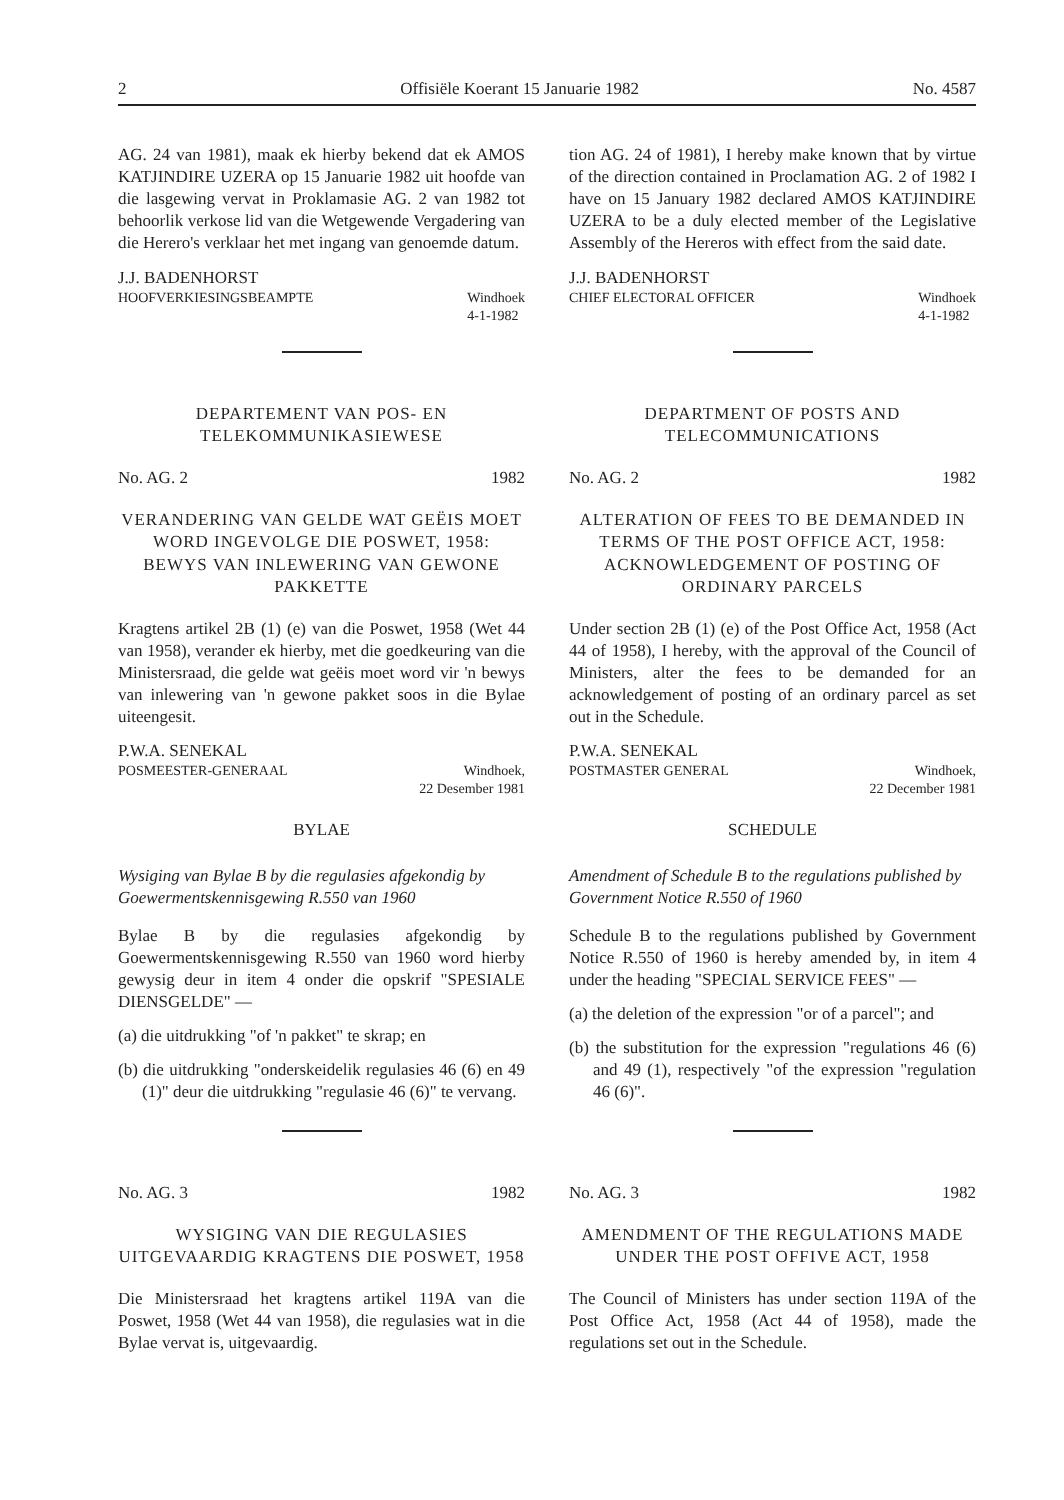2 Offisiële Koerant 15 Januarie 1982 No. 4587
AG. 24 van 1981), maak ek hierby bekend dat ek AMOS KATJINDIRE UZERA op 15 Januarie 1982 uit hoofde van die lasgewing vervat in Proklamasie AG. 2 van 1982 tot behoorlik verkose lid van die Wetgewende Vergadering van die Herero's verklaar het met ingang van genoemde datum.
J.J. BADENHORST
HOOFVERKIESINGSBEAMPTE Windhoek
4-1-1982
DEPARTEMENT VAN POS- EN TELEKOMMUNIKASIEWESE
No. AG. 2 1982
VERANDERING VAN GELDE WAT GEËIS MOET WORD INGEVOLGE DIE POSWET, 1958:
BEWYS VAN INLEWERING VAN GEWONE PAKKETTE
Kragtens artikel 2B (1) (e) van die Poswet, 1958 (Wet 44 van 1958), verander ek hierby, met die goedkeuring van die Ministersraad, die gelde wat geëis moet word vir 'n bewys van inlewering van 'n gewone pakket soos in die Bylae uiteengesit.
P.W.A. SENEKAL
POSMEESTER-GENERAAL Windhoek,
22 Desember 1981
BYLAE
Wysiging van Bylae B by die regulasies afgekondig by Goewermentskennisgewing R.550 van 1960
Bylae B by die regulasies afgekondig by Goewermentskennisgewing R.550 van 1960 word hierby gewysig deur in item 4 onder die opskrif "SPESIALE DIENSGELDE" —
(a) die uitdrukking "of 'n pakket" te skrap; en
(b) die uitdrukking "onderskeidelik regulasies 46 (6) en 49 (1)" deur die uitdrukking "regulasie 46 (6)" te vervang.
No. AG. 3 1982
WYSIGING VAN DIE REGULASIES UITGEVAARDIG KRAGTENS DIE POSWET, 1958
Die Ministersraad het kragtens artikel 119A van die Poswet, 1958 (Wet 44 van 1958), die regulasies wat in die Bylae vervat is, uitgevaardig.
tion AG. 24 of 1981), I hereby make known that by virtue of the direction contained in Proclamation AG. 2 of 1982 I have on 15 January 1982 declared AMOS KATJINDIRE UZERA to be a duly elected member of the Legislative Assembly of the Hereros with effect from the said date.
J.J. BADENHORST
CHIEF ELECTORAL OFFICER Windhoek
4-1-1982
DEPARTMENT OF POSTS AND TELECOMMUNICATIONS
No. AG. 2 1982
ALTERATION OF FEES TO BE DEMANDED IN TERMS OF THE POST OFFICE ACT, 1958: ACKNOWLEDGEMENT OF POSTING OF ORDINARY PARCELS
Under section 2B (1) (e) of the Post Office Act, 1958 (Act 44 of 1958), I hereby, with the approval of the Council of Ministers, alter the fees to be demanded for an acknowledgement of posting of an ordinary parcel as set out in the Schedule.
P.W.A. SENEKAL
POSTMASTER GENERAL Windhoek,
22 December 1981
SCHEDULE
Amendment of Schedule B to the regulations published by Government Notice R.550 of 1960
Schedule B to the regulations published by Government Notice R.550 of 1960 is hereby amended by, in item 4 under the heading "SPECIAL SERVICE FEES" —
(a) the deletion of the expression "or of a parcel"; and
(b) the substitution for the expression "regulations 46 (6) and 49 (1), respectively "of the expression "regulation 46 (6)".
No. AG. 3 1982
AMENDMENT OF THE REGULATIONS MADE UNDER THE POST OFFIVE ACT, 1958
The Council of Ministers has under section 119A of the Post Office Act, 1958 (Act 44 of 1958), made the regulations set out in the Schedule.